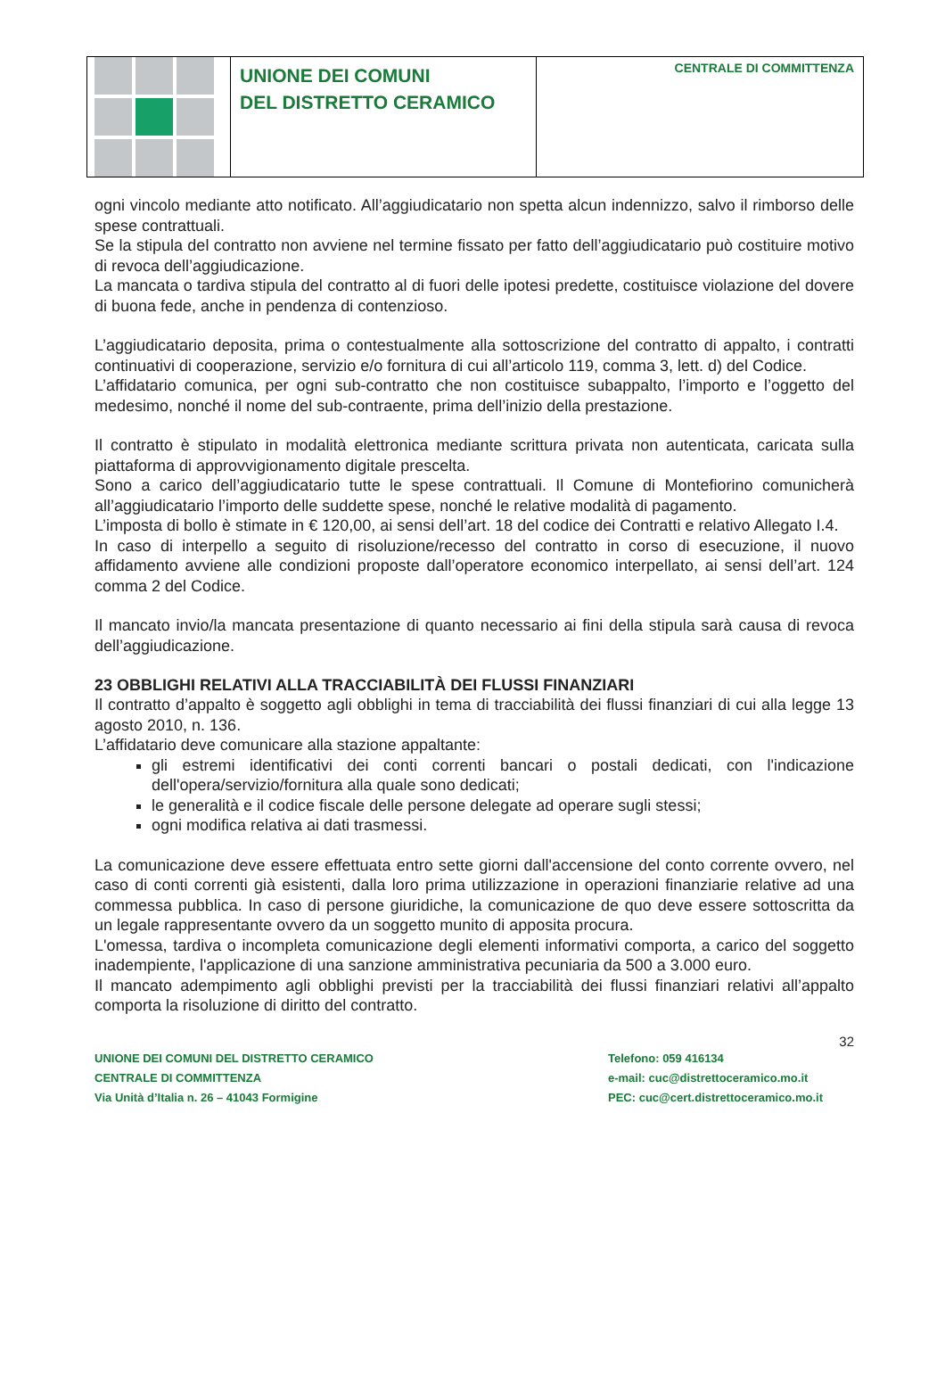UNIONE DEI COMUNI
DEL DISTRETTO CERAMICO
CENTRALE DI COMMITTENZA
ogni vincolo mediante atto notificato. All’aggiudicatario non spetta alcun indennizzo, salvo il rimborso delle spese contrattuali.
Se la stipula del contratto non avviene nel termine fissato per fatto dell’aggiudicatario può costituire motivo di revoca dell’aggiudicazione.
La mancata o tardiva stipula del contratto al di fuori delle ipotesi predette, costituisce violazione del dovere di buona fede, anche in pendenza di contenzioso.
L’aggiudicatario deposita, prima o contestualmente alla sottoscrizione del contratto di appalto, i contratti continuativi di cooperazione, servizio e/o fornitura di cui all’articolo 119, comma 3, lett. d) del Codice.
L’affidatario comunica, per ogni sub-contratto che non costituisce subappalto, l’importo e l’oggetto del medesimo, nonché il nome del sub-contraente, prima dell’inizio della prestazione.
Il contratto è stipulato in modalità elettronica mediante scrittura privata non autenticata, caricata sulla piattaforma di approvvigionamento digitale prescelta.
Sono a carico dell’aggiudicatario tutte le spese contrattuali. Il Comune di Montefiorino comunicherà all’aggiudicatario l’importo delle suddette spese, nonché le relative modalità di pagamento.
L’imposta di bollo è stimate in € 120,00, ai sensi dell’art. 18 del codice dei Contratti e relativo Allegato I.4.
In caso di interpello a seguito di risoluzione/recesso del contratto in corso di esecuzione, il nuovo affidamento avviene alle condizioni proposte dall’operatore economico interpellato, ai sensi dell’art. 124 comma 2 del Codice.
Il mancato invio/la mancata presentazione di quanto necessario ai fini della stipula sarà causa di revoca dell’aggiudicazione.
23 OBBLIGHI RELATIVI ALLA TRACCIABILITÀ DEI FLUSSI FINANZIARI
Il contratto d’appalto è soggetto agli obblighi in tema di tracciabilità dei flussi finanziari di cui alla legge 13 agosto 2010, n. 136.
L’affidatario deve comunicare alla stazione appaltante:
gli estremi identificativi dei conti correnti bancari o postali dedicati, con l'indicazione dell'opera/servizio/fornitura alla quale sono dedicati;
le generalità e il codice fiscale delle persone delegate ad operare sugli stessi;
ogni modifica relativa ai dati trasmessi.
La comunicazione deve essere effettuata entro sette giorni dall'accensione del conto corrente ovvero, nel caso di conti correnti già esistenti, dalla loro prima utilizzazione in operazioni finanziarie relative ad una commessa pubblica. In caso di persone giuridiche, la comunicazione de quo deve essere sottoscritta da un legale rappresentante ovvero da un soggetto munito di apposita procura.
L'omessa, tardiva o incompleta comunicazione degli elementi informativi comporta, a carico del soggetto inadempiente, l'applicazione di una sanzione amministrativa pecuniaria da 500 a 3.000 euro.
Il mancato adempimento agli obblighi previsti per la tracciabilità dei flussi finanziari relativi all’appalto comporta la risoluzione di diritto del contratto.
32
UNIONE DEI COMUNI DEL DISTRETTO CERAMICO
CENTRALE DI COMMITTENZA
Via Unità d’Italia n. 26 – 41043 Formigine
Telefono: 059 416134
e-mail: cuc@distrettoceramico.mo.it
PEC: cuc@cert.distrettoceramico.mo.it